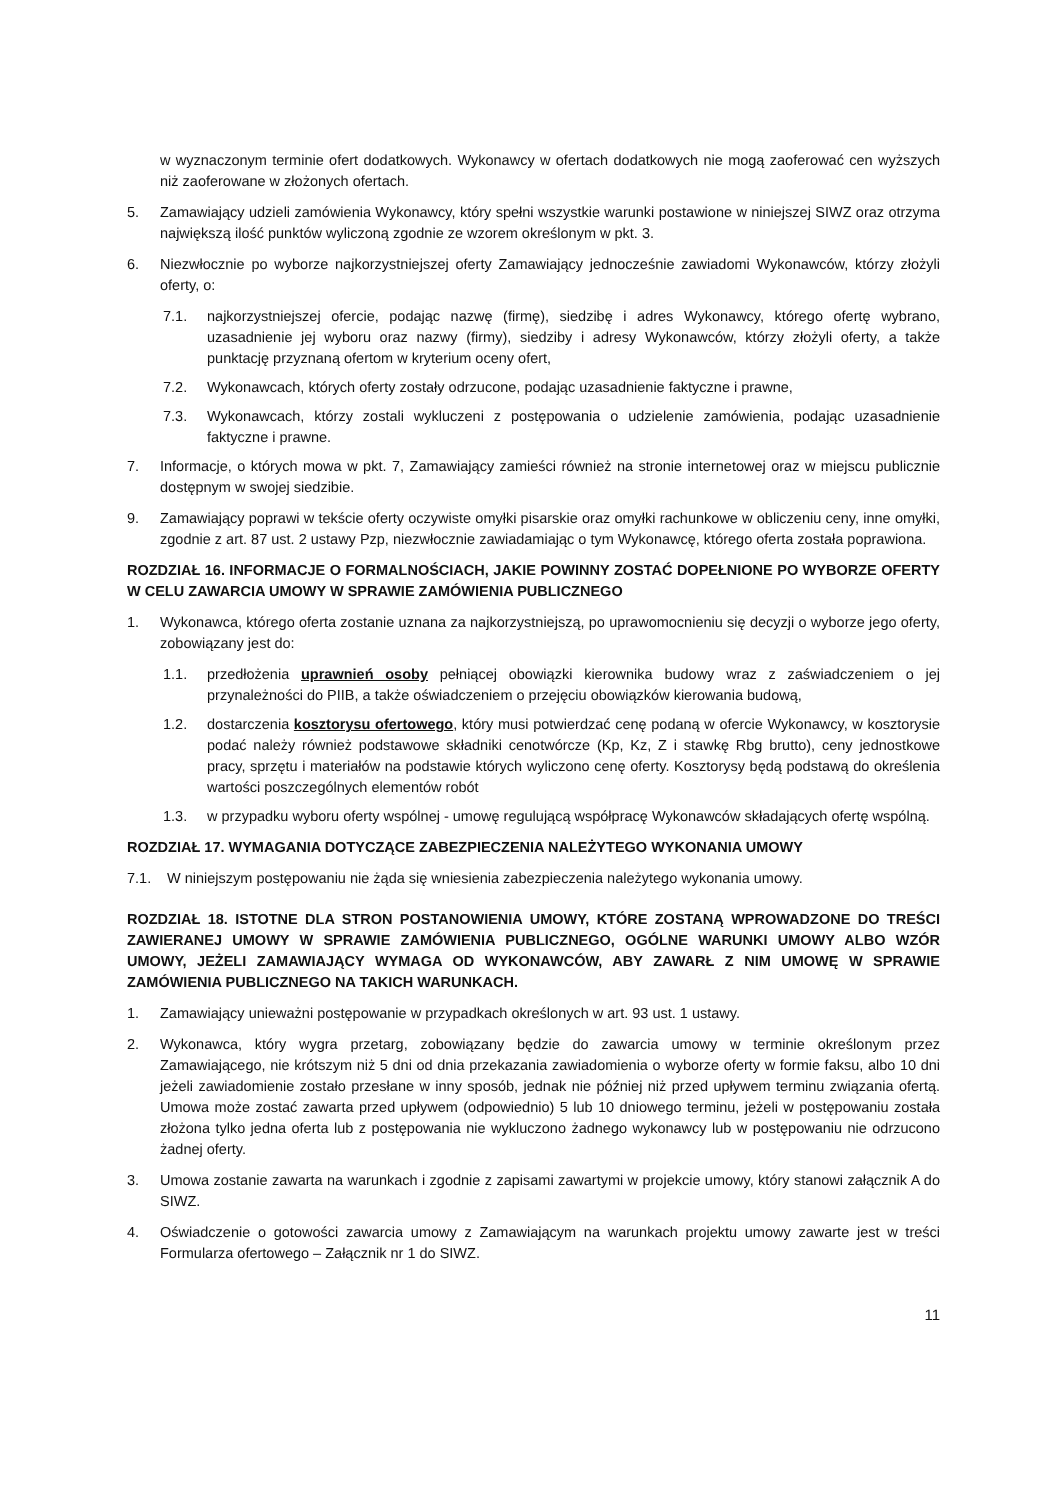w wyznaczonym terminie ofert dodatkowych. Wykonawcy w ofertach dodatkowych nie mogą zaoferować cen wyższych niż zaoferowane w złożonych ofertach.
5. Zamawiający udzieli zamówienia Wykonawcy, który spełni wszystkie warunki postawione w niniejszej SIWZ oraz otrzyma największą ilość punktów wyliczoną zgodnie ze wzorem określonym w pkt. 3.
6. Niezwłocznie po wyborze najkorzystniejszej oferty Zamawiający jednocześnie zawiadomi Wykonawców, którzy złożyli oferty, o:
7.1. najkorzystniejszej ofercie, podając nazwę (firmę), siedzibę i adres Wykonawcy, którego ofertę wybrano, uzasadnienie jej wyboru oraz nazwy (firmy), siedziby i adresy Wykonawców, którzy złożyli oferty, a także punktację przyznaną ofertom w kryterium oceny ofert,
7.2. Wykonawcach, których oferty zostały odrzucone, podając uzasadnienie faktyczne i prawne,
7.3. Wykonawcach, którzy zostali wykluczeni z postępowania o udzielenie zamówienia, podając uzasadnienie faktyczne i prawne.
7. Informacje, o których mowa w pkt. 7, Zamawiający zamieści również na stronie internetowej oraz w miejscu publicznie dostępnym w swojej siedzibie.
9. Zamawiający poprawi w tekście oferty oczywiste omyłki pisarskie oraz omyłki rachunkowe w obliczeniu ceny, inne omyłki, zgodnie z art. 87 ust. 2 ustawy Pzp, niezwłocznie zawiadamiając o tym Wykonawcę, którego oferta została poprawiona.
ROZDZIAŁ 16. INFORMACJE O FORMALNOŚCIACH, JAKIE POWINNY ZOSTAĆ DOPEŁNIONE PO WYBORZE OFERTY W CELU ZAWARCIA UMOWY W SPRAWIE ZAMÓWIENIA PUBLICZNEGO
1. Wykonawca, którego oferta zostanie uznana za najkorzystniejszą, po uprawomocnieniu się decyzji o wyborze jego oferty, zobowiązany jest do:
1.1. przedłożenia uprawnień osoby pełniącej obowiązki kierownika budowy wraz z zaświadczeniem o jej przynależności do PIIB, a także oświadczeniem o przejęciu obowiązków kierowania budową,
1.2. dostarczenia kosztorysu ofertowego, który musi potwierdzać cenę podaną w ofercie Wykonawcy, w kosztorysie podać należy również podstawowe składniki cenotwórcze (Kp, Kz, Z i stawkę Rbg brutto), ceny jednostkowe pracy, sprzętu i materiałów na podstawie których wyliczono cenę oferty. Kosztorysy będą podstawą do określenia wartości poszczególnych elementów robót
1.3. w przypadku wyboru oferty wspólnej - umowę regulującą współpracę Wykonawców składających ofertę wspólną.
ROZDZIAŁ 17. WYMAGANIA DOTYCZĄCE ZABEZPIECZENIA NALEŻYTEGO WYKONANIA UMOWY
7.1. W niniejszym postępowaniu nie żąda się wniesienia zabezpieczenia należytego wykonania umowy.
ROZDZIAŁ 18. ISTOTNE DLA STRON POSTANOWIENIA UMOWY, KTÓRE ZOSTANĄ WPROWADZONE DO TREŚCI ZAWIERANEJ UMOWY W SPRAWIE ZAMÓWIENIA PUBLICZNEGO, OGÓLNE WARUNKI UMOWY ALBO WZÓR UMOWY, JEŻELI ZAMAWIAJĄCY WYMAGA OD WYKONAWCÓW, ABY ZAWARŁ Z NIM UMOWĘ W SPRAWIE ZAMÓWIENIA PUBLICZNEGO NA TAKICH WARUNKACH.
1. Zamawiający unieważni postępowanie w przypadkach określonych w art. 93 ust. 1 ustawy.
2. Wykonawca, który wygra przetarg, zobowiązany będzie do zawarcia umowy w terminie określonym przez Zamawiającego, nie krótszym niż 5 dni od dnia przekazania zawiadomienia o wyborze oferty w formie faksu, albo 10 dni jeżeli zawiadomienie zostało przesłane w inny sposób, jednak nie później niż przed upływem terminu związania ofertą. Umowa może zostać zawarta przed upływem (odpowiednio) 5 lub 10 dniowego terminu, jeżeli w postępowaniu została złożona tylko jedna oferta lub z postępowania nie wykluczono żadnego wykonawcy lub w postępowaniu nie odrzucono żadnej oferty.
3. Umowa zostanie zawarta na warunkach i zgodnie z zapisami zawartymi w projekcie umowy, który stanowi załącznik A do SIWZ.
4. Oświadczenie o gotowości zawarcia umowy z Zamawiającym na warunkach projektu umowy zawarte jest w treści Formularza ofertowego – Załącznik nr 1 do SIWZ.
11